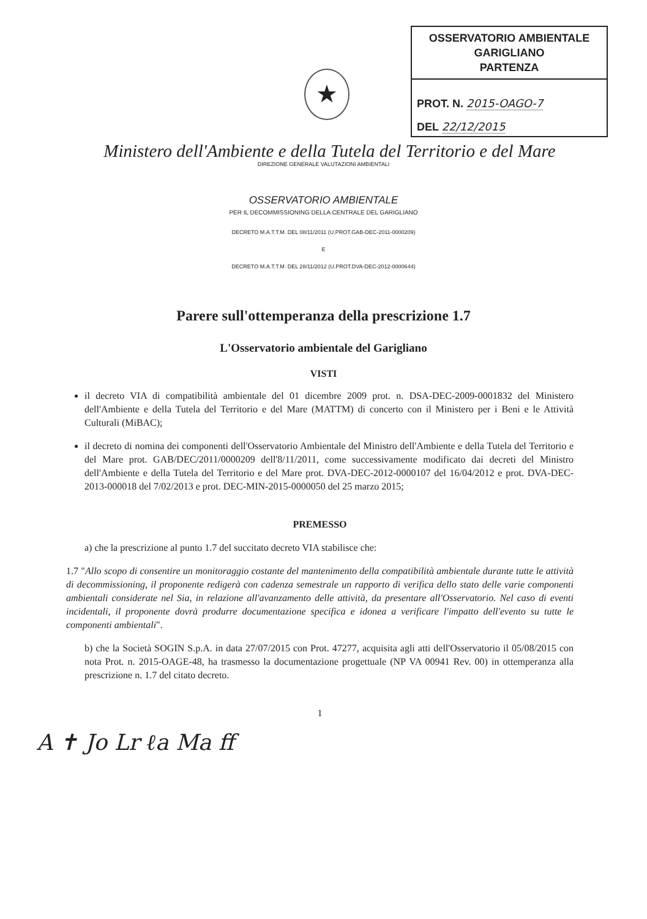OSSERVATORIO AMBIENTALE GARIGLIANO
PARTENZA
PROT. N. 2015-OAGO-7
DEL 22/12/2015
★
Ministero dell'Ambiente e della Tutela del Territorio e del Mare
DIREZIONE GENERALE VALUTAZIONI AMBIENTALI
OSSERVATORIO AMBIENTALE
PER IL DECOMMISSIONING DELLA CENTRALE DEL GARIGLIANO
DECRETO M.A.T.T.M. DEL 08/11/2011 (U.PROT.GAB-DEC-2011-0000209)
E
DECRETO M.A.T.T.M. DEL 28/11/2012 (U.PROT.DVA-DEC-2012-0000644)
Parere sull'ottemperanza della prescrizione 1.7
L'Osservatorio ambientale del Garigliano
VISTI
il decreto VIA di compatibilità ambientale del 01 dicembre 2009 prot. n. DSA-DEC-2009-0001832 del Ministero dell'Ambiente e della Tutela del Territorio e del Mare (MATTM) di concerto con il Ministero per i Beni e le Attività Culturali (MiBAC);
il decreto di nomina dei componenti dell'Osservatorio Ambientale del Ministro dell'Ambiente e della Tutela del Territorio e del Mare prot. GAB/DEC/2011/0000209 dell'8/11/2011, come successivamente modificato dai decreti del Ministro dell'Ambiente e della Tutela del Territorio e del Mare prot. DVA-DEC-2012-0000107 del 16/04/2012 e prot. DVA-DEC-2013-000018 del 7/02/2013 e prot. DEC-MIN-2015-0000050 del 25 marzo 2015;
PREMESSO
a) che la prescrizione al punto 1.7 del succitato decreto VIA stabilisce che:
1.7 "Allo scopo di consentire un monitoraggio costante del mantenimento della compatibilità ambientale durante tutte le attività di decommissioning, il proponente redigerà con cadenza semestrale un rapporto di verifica dello stato delle varie componenti ambientali considerate nel Sia, in relazione all'avanzamento delle attività, da presentare all'Osservatorio. Nel caso di eventi incidentali, il proponente dovrà produrre documentazione specifica e idonea a verificare l'impatto dell'evento su tutte le componenti ambientali".
b) che la Società SOGIN S.p.A. in data 27/07/2015 con Prot. 47277, acquisita agli atti dell'Osservatorio il 05/08/2015 con nota Prot. n. 2015-OAGE-48, ha trasmesso la documentazione progettuale (NP VA 00941 Rev. 00) in ottemperanza alla prescrizione n. 1.7 del citato decreto.
1
A ✝ Jo Lr ℓa Ma ff